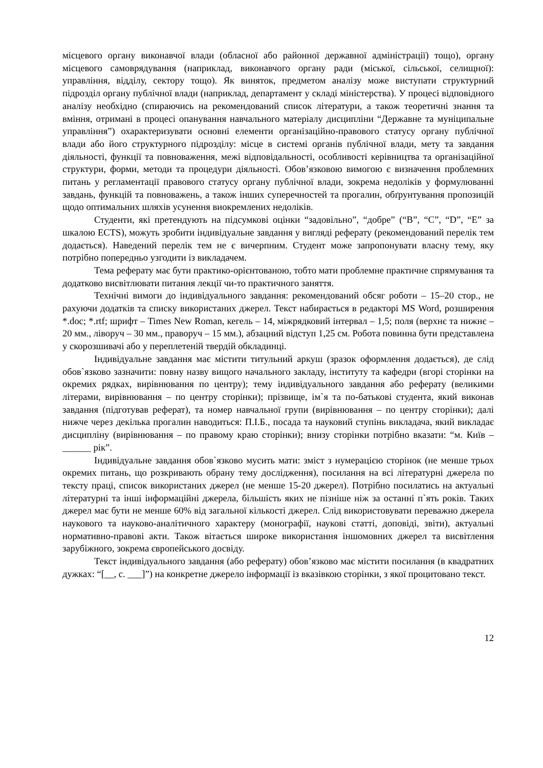місцевого органу виконавчої влади (обласної або районної державної адміністрації) тощо), органу місцевого самоврядування (наприклад, виконавчого органу ради (міської, сільської, селищної): управління, відділу, сектору тощо). Як виняток, предметом аналізу може виступати структурний підрозділ органу публічної влади (наприклад, департамент у складі міністерства). У процесі відповідного аналізу необхідно (спираючись на рекомендований список літератури, а також теоретичні знання та вміння, отримані в процесі опанування навчального матеріалу дисципліни “Державне та муніципальне управління”) охарактеризувати основні елементи організаційно-правового статусу органу публічної влади або його структурного підрозділу: місце в системі органів публічної влади, мету та завдання діяльності, функції та повноваження, межі відповідальності, особливості керівництва та організаційної структури, форми, методи та процедури діяльності. Обов’язковою вимогою є визначення проблемних питань у регламентації правового статусу органу публічної влади, зокрема недоліків у формулюванні завдань, функцій та повноважень, а також інших суперечностей та прогалин, обґрунтування пропозицій щодо оптимальних шляхів усунення виокремлених недоліків.
Студенти, які претендують на підсумкові оцінки “задовільно”, “добре” (“В”, “С”, “D”, “Е” за шкалою ECTS), можуть зробити індивідуальне завдання у вигляді реферату (рекомендований перелік тем додається). Наведений перелік тем не є вичерпним. Студент може запропонувати власну тему, яку потрібно попередньо узгодити із викладачем.
Тема реферату має бути практико-орієнтованою, тобто мати проблемне практичне спрямування та додатково висвітлювати питання лекції чи-то практичного заняття.
Технічні вимоги до індивідуального завдання: рекомендований обсяг роботи – 15–20 стор., не рахуючи додатків та списку використаних джерел. Текст набирається в редакторі MS Word, розширення *.doc; *.rtf; шрифт – Times New Roman, кегель – 14, міжрядковий інтервал – 1,5; поля (верхнє та нижнє – 20 мм., ліворуч – 30 мм., праворуч – 15 мм.), абзацний відступ 1,25 см. Робота повинна бути представлена у скорозшивачі або у переплетеній твердій обкладинці.
Індивідуальне завдання має містити титульний аркуш (зразок оформлення додається), де слід обов`язково зазначити: повну назву вищого начального закладу, інституту та кафедри (вгорі сторінки на окремих рядках, вирівнювання по центру); тему індивідуального завдання або реферату (великими літерами, вирівнювання – по центру сторінки); прізвище, ім`я та по-батькові студента, який виконав завдання (підготував реферат), та номер навчальної групи (вирівнювання – по центру сторінки); далі нижче через декілька прогалин наводиться: П.І.Б., посада та науковий ступінь викладача, який викладає дисципліну (вирівнювання – по правому краю сторінки); внизу сторінки потрібно вказати: “м. Київ – ______ рік”.
Індивідуальне завдання обов`язково мусить мати: зміст з нумерацією сторінок (не менше трьох окремих питань, що розкривають обрану тему дослідження), посилання на всі літературні джерела по тексту праці, список використаних джерел (не менше 15-20 джерел). Потрібно посилатись на актуальні літературні та інші інформаційні джерела, більшість яких не пізніше ніж за останні п`ять років. Таких джерел має бути не менше 60% від загальної кількості джерел. Слід використовувати переважно джерела наукового та науково-аналітичного характеру (монографії, наукові статті, доповіді, звіти), актуальні нормативно-правові акти. Також вітається широке використання іншомовних джерел та висвітлення зарубіжного, зокрема європейського досвіду.
Текст індивідуального завдання (або реферату) обов’язково має містити посилання (в квадратних дужках: “[__, с. ___]”) на конкретне джерело інформації із вказівкою сторінки, з якої процитовано текст.
12